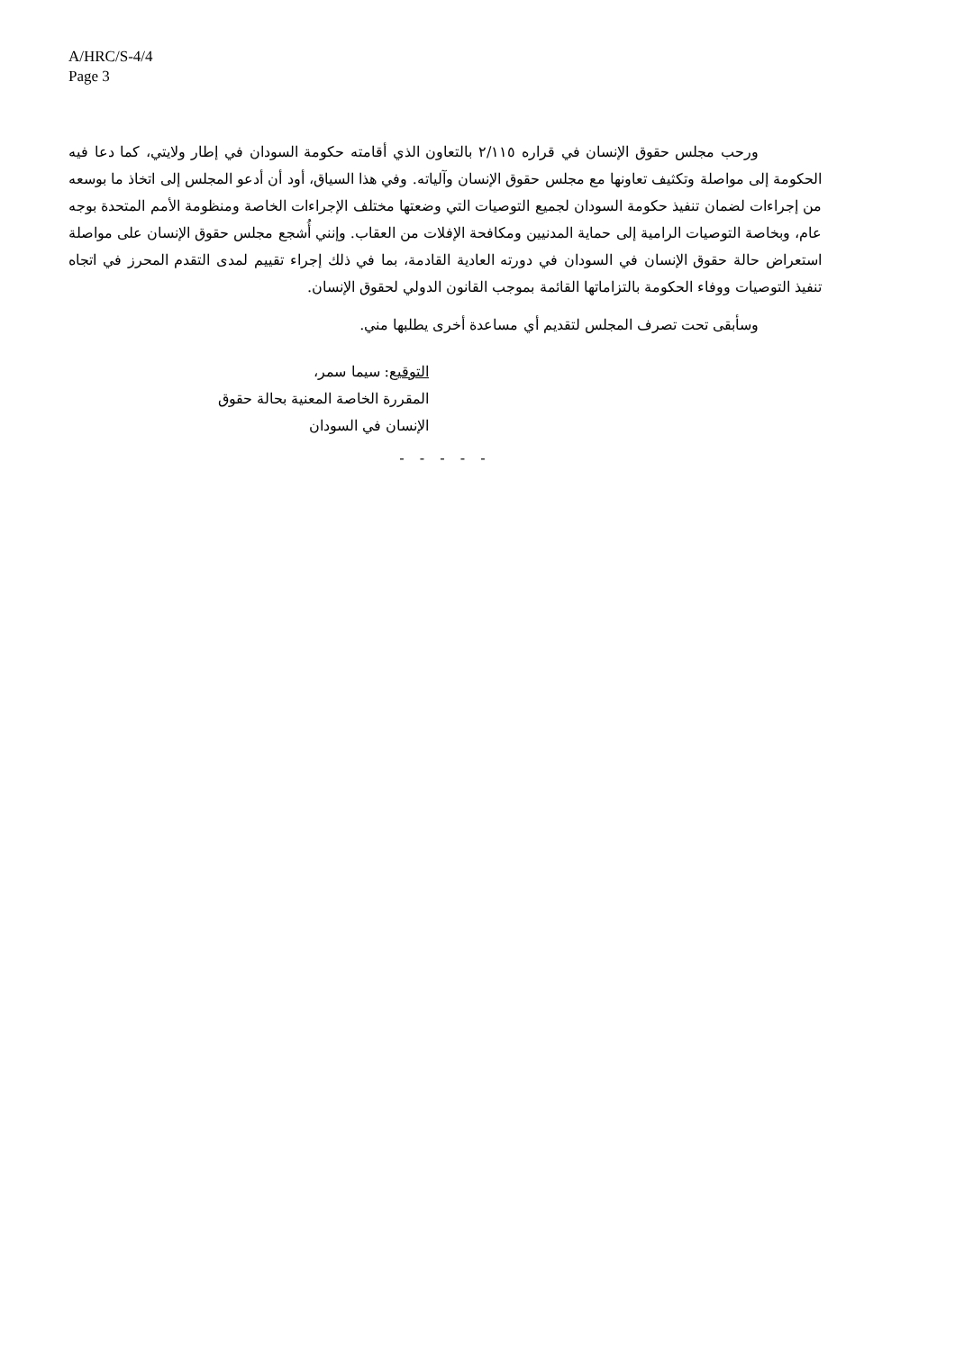A/HRC/S-4/4
Page 3
ورحب مجلس حقوق الإنسان في قراره ٢/١١٥ بالتعاون الذي أقامته حكومة السودان في إطار ولايتي، كما دعا فيه الحكومة إلى مواصلة وتكثيف تعاونها مع مجلس حقوق الإنسان وآلياته. وفي هذا السياق، أود أن أدعو المجلس إلى اتخاذ ما بوسعه من إجراءات لضمان تنفيذ حكومة السودان لجميع التوصيات التي وضعتها مختلف الإجراءات الخاصة ومنظومة الأمم المتحدة بوجه عام، وبخاصة التوصيات الرامية إلى حماية المدنيين ومكافحة الإفلات من العقاب. وإنني أُشجع مجلس حقوق الإنسان على مواصلة استعراض حالة حقوق الإنسان في السودان في دورته العادية القادمة، بما في ذلك إجراء تقييم لمدى التقدم المحرز في اتجاه تنفيذ التوصيات ووفاء الحكومة بالتزاماتها القائمة بموجب القانون الدولي لحقوق الإنسان.
وسأبقى تحت تصرف المجلس لتقديم أي مساعدة أخرى يطلبها مني.
التوقيع: سيما سمر،
المقررة الخاصة المعنية بحالة حقوق
الإنسان في السودان
- - - - -